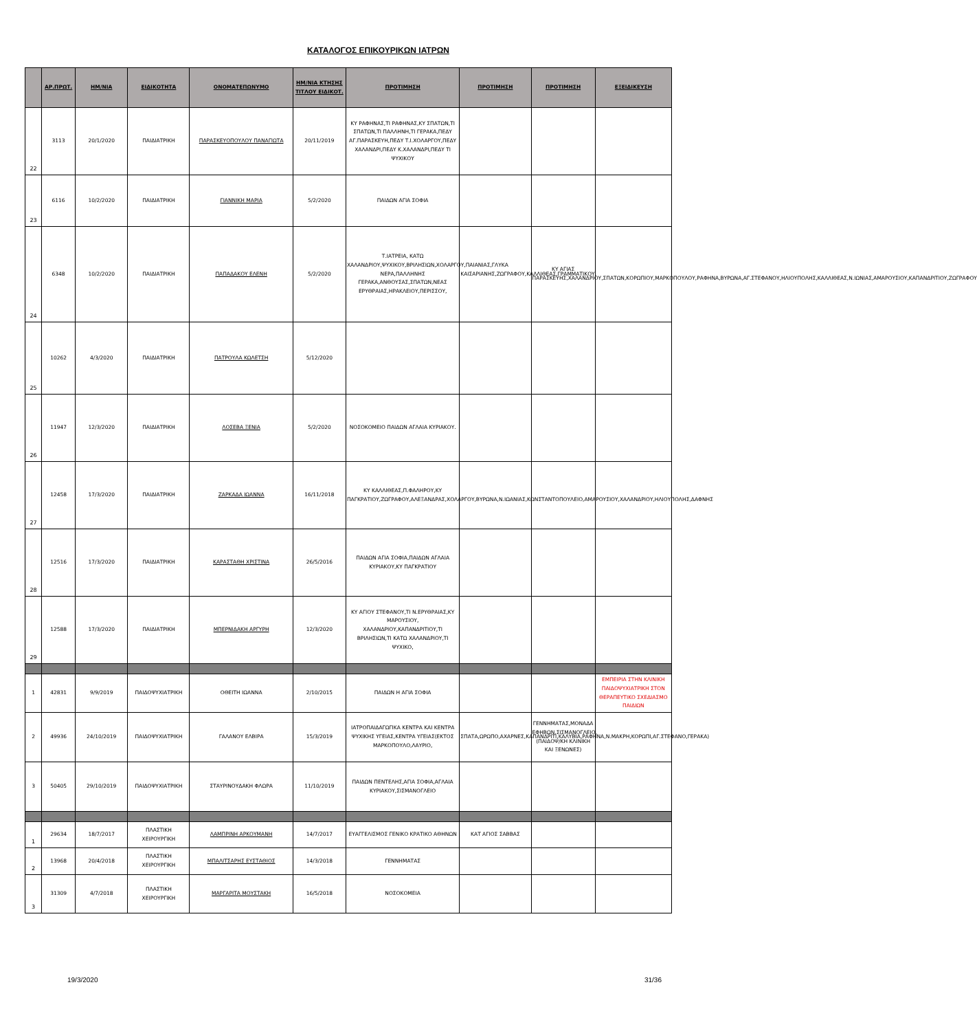ΚΑΤΑΛΟΓΟΣ ΕΠΙΚΟΥΡΙΚΩΝ ΙΑΤΡΩΝ
| | ΑΡ.ΠΡΩΤ. | ΗΜ/ΝΙΑ | ΕΙΔΙΚΟΤΗΤΑ | ΟΝΟΜΑΤΕΠΩΝΥΜΟ | ΗΜ/ΝΙΑ ΚΤΗΣΗΣ ΤΙΤΛΟΥ ΕΙΔΙΚΟΤ. | ΠΡΟΤΙΜΗΣΗ | ΠΡΟΤΙΜΗΣΗ | ΠΡΟΤΙΜΗΣΗ | ΕΞΕΙΔΙΚΕΥΣΗ |
| --- | --- | --- | --- | --- | --- | --- | --- | --- | --- |
| 22 | 3113 | 20/1/2020 | ΠΑΙΔΙΑΤΡΙΚΗ | ΠΑΡΑΣΚΕΥΟΠΟΥΛΟΥ ΠΑΝΑΓΙΩΤΑ | 20/11/2019 | ΚΥ ΡΑΦΗΝΑΣ,ΤΙ ΡΑΦΗΝΑΣ,ΚΥ ΣΠΑΤΩΝ,ΤΙ ΣΠΑΤΩΝ,ΤΙ ΠΑΛΛΗΝΗ,ΤΙ ΓΕΡΑΚΑ,ΠΕΔΥ ΑΓ.ΠΑΡΑΣΚΕΥΗ,ΠΕΔΥ Τ.Ι.ΧΟΛΑΡΓΟΥ,ΠΕΔΥ ΧΑΛΑΝΔΡΙ,ΠΕΔΥ Κ.ΧΑΛΑΝΔΡΙ,ΠΕΔΥ ΤΙ ΨΥΧΙΚΟΥ | | | |
| 23 | 6116 | 10/2/2020 | ΠΑΙΔΙΑΤΡΙΚΗ | ΓΙΑΝΝΙΚΗ ΜΑΡΙΑ | 5/2/2020 | ΠΑΙΔΩΝ ΑΓΙΑ ΣΟΦΙΑ | | | |
| 24 | 6348 | 10/2/2020 | ΠΑΙΔΙΑΤΡΙΚΗ | ΠΑΠΑΔΑΚΟΥ ΕΛΕΝΗ | 5/2/2020 | Τ.ΙΑΤΡΕΙΑ, ΚΑΤΩ ΧΑΛΑΝΔΡΙΟΥ,ΨΥΧΙΚΟΥ,ΒΡΙΛΗΣΙΩΝ,ΧΟΛΑΡΓΟΥ,ΠΑΙΑΝΙΑΣ,ΓΛΥΚΑ ΝΕΡΑ,ΠΑΛΛΗΝΗΣ ΓΕΡΑΚΑ,ΑΝΘΟΥΣΑΣ,ΣΠΑΤΩΝ,ΝΕΑΣ ΕΡΥΘΡΑΙΑΣ,ΗΡΑΚΛΕΙΟΥ,ΠΕΡΙΣΣΟΥ, | ΚΑΙΣΑΡΙΑΝΗΣ,ΖΩΓΡΑΦΟΥ,ΚΑΛΛΙΘΕΑΣ,ΓΡΑΜΜΑΤΙΚΟΥ. | ΚΥ ΑΓΙΑΣ ΠΑΡΑΣΚΕΥΗΣ,ΧΑΛΑΝΔΡΙΟΥ,ΣΠΑΤΩΝ,ΚΟΡΩΠΙΟΥ,ΜΑΡΚΟΠΟΥΛΟΥ,ΡΑΦΗΝΑ,ΒΥΡΩΝΑ,ΑΓ.ΣΤΕΦΑΝΟΥ,ΗΛΙΟΥΠΟΛΗΣ,ΚΑΛΛΙΘΕΑΣ,Ν.ΙΩΝΙΑΣ,ΑΜΑΡΟΥΣΙΟΥ,ΚΑΠΑΝΔΡΙΤΙΟΥ,ΖΩΓΡΑΦΟΥ | |
| 25 | 10262 | 4/3/2020 | ΠΑΙΔΙΑΤΡΙΚΗ | ΠΑΤΡΟΥΛΑ ΚΩΛΕΤΣΗ | 5/12/2020 | | | | |
| 26 | 11947 | 12/3/2020 | ΠΑΙΔΙΑΤΡΙΚΗ | ΛΟΣΕΒΑ ΞΕΝΙΑ | 5/2/2020 | ΝΟΣΟΚΟΜΕΙΟ ΠΑΙΔΩΝ ΑΓΛΑΙΑ ΚΥΡΙΑΚΟΥ. | | | |
| 27 | 12458 | 17/3/2020 | ΠΑΙΔΙΑΤΡΙΚΗ | ΖΑΡΚΑΔΑ ΙΩΑΝΝΑ | 16/11/2018 | ΚΥ ΚΑΛΛΙΘΕΑΣ,Π.ΦΑΛΗΡΟΥ,ΚΥ ΠΑΓΚΡΑΤΙΟΥ,ΖΩΓΡΑΦΟΥ,ΑΛΕΞΑΝΔΡΑΣ,ΧΟΛΑΡΓΟΥ,ΒΥΡΩΝΑ,Ν.ΙΩΑΝΙΑΣ,ΚΩΝΣΤΑΝΤΟΠΟΥΛΕΙΟ,ΑΜΑΡΟΥΣΙΟΥ,ΧΑΛΑΝΔΡΙΟΥ,ΗΛΙΟΥΠΟΛΗΣ,ΔΑΦΝΗΣ | | | |
| 28 | 12516 | 17/3/2020 | ΠΑΙΔΙΑΤΡΙΚΗ | ΚΑΡΑΣΤΑΘΗ ΧΡΙΣΤΙΝΑ | 26/5/2016 | ΠΑΙΔΩΝ ΑΓΙΑ ΣΟΦΙΑ,ΠΑΙΔΩΝ ΑΓΛΑΙΑ ΚΥΡΙΑΚΟΥ,ΚΥ ΠΑΓΚΡΑΤΙΟΥ | | | |
| 29 | 12588 | 17/3/2020 | ΠΑΙΔΙΑΤΡΙΚΗ | ΜΠΕΡΝΙΔΑΚΗ ΑΡΓΥΡΗ | 12/3/2020 | ΚΥ ΑΓΙΟΥ ΣΤΕΦΑΝΟΥ,ΤΙ Ν.ΕΡΥΘΡΑΙΑΣ,ΚΥ ΜΑΡΟΥΣΙΟΥ, ΧΑΛΑΝΔΡΙΟΥ,ΚΑΠΑΝΔΡΙΤΙΟΥ,ΤΙ ΒΡΙΛΗΣΙΩΝ,ΤΙ ΚΑΤΩ ΧΑΛΑΝΔΡΙΟΥ,ΤΙ ΨΥΧΙΚΟ, | | | |
| 1 | 42831 | 9/9/2019 | ΠΑΙΔΟΨΥΧΙΑΤΡΙΚΗ | ΟΘΕΙΤΗ ΙΩΑΝΝΑ | 2/10/2015 | ΠΑΙΔΩΝ Η ΑΓΙΑ ΣΟΦΙΑ | | | ΕΜΠΕΙΡΙΑ ΣΤΗΝ ΚΛΙΝΙΚΗ ΠΑΙΔΟΨΥΧΙΑΤΡΙΚΗ ΣΤΟΝ ΘΕΡΑΠΕΥΤΙΚΟ ΣΧΕΔΙΑΣΜΟ ΠΑΙΔΙΩΝ |
| 2 | 49936 | 24/10/2019 | ΠΑΙΔΟΨΥΧΙΑΤΡΙΚΗ | ΓΑΛΑΝΟΥ ΕΛΒΙΡΑ | 15/3/2019 | ΙΑΤΡΟΠΑΙΔΑΓΩΓΙΚΑ ΚΕΝΤΡΑ ΚΑΙ ΚΕΝΤΡΑ ΨΥΧΙΚΗΣ ΥΓΕΙΑΣ,ΚΕΝΤΡΑ ΥΓΕΙΑΣ(ΕΚΤΟΣ ΜΑΡΚΟΠΟΥΛΟ,ΛΑΥΡΙΟ, | ΣΠΑΤΑ,ΩΡΩΠΟ,ΑΧΑΡΝΕΣ,ΚΑΠΑΝΔΡΙΤΙ,ΚΑΛΥΒΙΑ,ΡΑΦΗΝΑ,Ν.ΜΑΚΡΗ,ΚΟΡΩΠΙ,ΑΓ.ΣΤΕΦΑΝΟ,ΓΕΡΑΚΑ) | ΓΕΝΝΗΜΑΤΑΣ,ΜΟΝΑΔΑ ΕΦΗΒΩΝ,ΣΙΣΜΑΝΟΓΛΕΙΟ,(ΠΑΙΔΟΨ/ΚΗ ΚΛΙΝΙΚΗ ΚΑΙ ΞΕΝΩΝΕΣ) | |
| 3 | 50405 | 29/10/2019 | ΠΑΙΔΟΨΥΧΙΑΤΡΙΚΗ | ΣΤΑΥΡΙΝΟΥΔΑΚΗ ΦΛΩΡΑ | 11/10/2019 | ΠΑΙΔΩΝ ΠΕΝΤΕΛΗΣ,ΑΓΙΑ ΣΟΦΙΑ,ΑΓΛΑΙΑ ΚΥΡΙΑΚΟΥ,ΣΙΣΜΑΝΟΓΛΕΙΟ | | | |
| 1 | 29634 | 18/7/2017 | ΠΛΑΣΤΙΚΗ ΧΕΙΡΟΥΡΓΙΚΗ | ΛΑΜΠΡΙΝΗ ΑΡΚΟΥΜΑΝΗ | 14/7/2017 | ΕΥΑΓΓΕΛΙΣΜΟΣ ΓΕΝΙΚΟ ΚΡΑΤΙΚΟ ΑΘΗΝΩΝ | ΚΑΤ ΑΓΙΟΣ ΣΑΒΒΑΣ | | |
| 2 | 13968 | 20/4/2018 | ΠΛΑΣΤΙΚΗ ΧΕΙΡΟΥΡΓΙΚΗ | ΜΠΑΛΙΤΣΑΡΗΣ ΕΥΣΤΑΘΙΟΣ | 14/3/2018 | ΓΕΝΝΗΜΑΤΑΣ | | | |
| 3 | 31309 | 4/7/2018 | ΠΛΑΣΤΙΚΗ ΧΕΙΡΟΥΡΓΙΚΗ | ΜΑΡΓΑΡΙΤΑ ΜΟΥΣΤΑΚΗ | 16/5/2018 | ΝΟΣΟΚΟΜΕΙΑ | | | |
19/3/2020 31/36